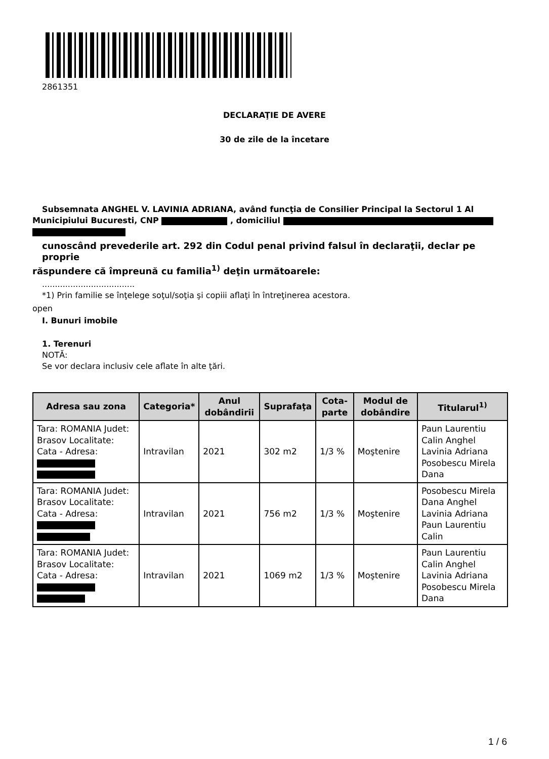2861351
DECLARAŢIE DE AVERE
30 de zile de la încetare
Subsemnata ANGHEL V. LAVINIA ADRIANA, având funcţia de Consilier Principal la Sectorul 1 Al
Municipiului Bucuresti, CNP , domiciliul
cunoscând prevederile art. 292 din Codul penal privind falsul în declaraţii, declar pe proprie
răspundere că împreună cu familia<sup>1)</sup> deţin următoarele:
....................................
*1) Prin familie se înţelege soţul/soţia şi copiii aflaţi în întreţinerea acestora.
open
I. Bunuri imobile
1. Terenuri
NOTĂ:
Se vor declara inclusiv cele aflate în alte ţări.
| Adresa sau zona | Categoria* | Anul dobândirii | Suprafaţa | Cota-parte | Modul de dobândire | Titularul<sup>1)</sup> |
| --- | --- | --- | --- | --- | --- | --- |
| Tara: ROMANIA Judet: Brasov Localitate: Cata - Adresa: | Intravilan | 2021 | 302 m2 | 1/3 % | Moştenire | Paun Laurentiu Calin Anghel Lavinia Adriana Posobescu Mirela Dana |
| Tara: ROMANIA Judet: Brasov Localitate: Cata - Adresa: | Intravilan | 2021 | 756 m2 | 1/3 % | Moştenire | Posobescu Mirela Dana Anghel Lavinia Adriana Paun Laurentiu Calin |
| Tara: ROMANIA Judet: Brasov Localitate: Cata - Adresa: | Intravilan | 2021 | 1069 m2 | 1/3 % | Moştenire | Paun Laurentiu Calin Anghel Lavinia Adriana Posobescu Mirela Dana |
1 / 6